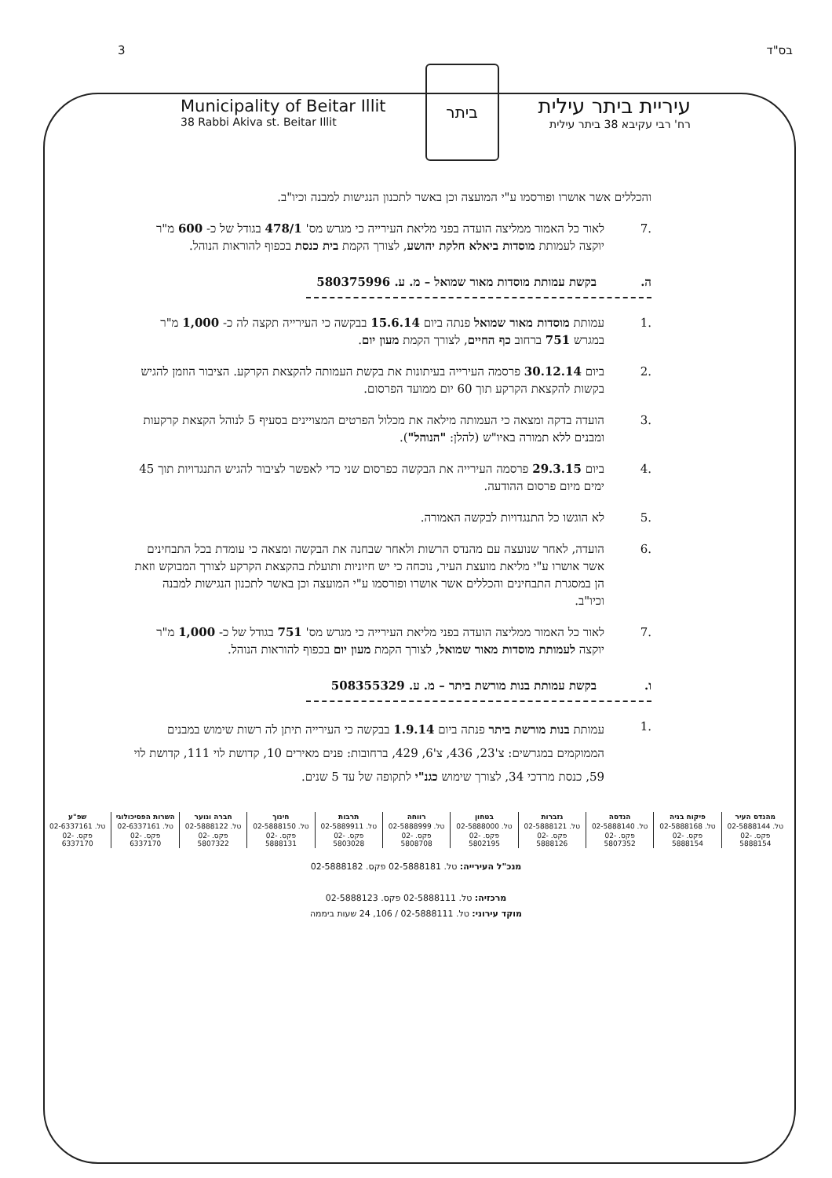3 בס"ד
Municipality of Beitar Illit
38 Rabbi Akiva st. Beitar Illit
ביתר
עיריית ביתר עילית
רח' רבי עקיבא 38 ביתר עילית
והכללים אשר אושרו ופורסמו ע"י המועצה וכן באשר לתכנון הנגישות למבנה וכיו"ב.
.7 לאור כל האמור ממליצה הועדה בפני מליאת העירייה כי מגרש מס' 478/1 בגודל של כ- 600 מ"ר יוקצה לעמותת מוסדות ביאלא חלקת יהושע, לצורך הקמת בית כנסת בכפוף להוראות הנוהל.
ה. בקשת עמותת מוסדות מאור שמואל – מ. ע. 580375996
.1 עמותת מוסדות מאור שמואל פנתה ביום 15.6.14 בבקשה כי העירייה תקצה לה כ- 1,000 מ"ר במגרש 751 ברחוב כף החיים, לצורך הקמת מעון יום.
.2 ביום 30.12.14 פרסמה העירייה בעיתונות את בקשת העמותה להקצאת הקרקע. הציבור הוזמן להגיש בקשות להקצאת הקרקע תוך 60 יום ממועד הפרסום.
.3 הועדה בדקה ומצאה כי העמותה מילאה את מכלול הפרטים המצויינים בסעיף 5 לנוהל הקצאת קרקעות ומבנים ללא תמורה באיו"ש (להלן: "הנוהל").
.4 ביום 29.3.15 פרסמה העירייה את הבקשה כפרסום שני כדי לאפשר לציבור להגיש התנגדויות תוך 45 ימים מיום פרסום ההודעה.
.5 לא הוגשו כל התנגדויות לבקשה האמורה.
.6 הועדה, לאחר שנועצה עם מהנדס הרשות ולאחר שבחנה את הבקשה ומצאה כי עומדת בכל התבחינים אשר אושרו ע"י מליאת מועצת העיר, נוכחה כי יש חיוניות ותועלת בהקצאת הקרקע לצורך המבוקש וזאת הן במסגרת התבחינים והכללים אשר אושרו ופורסמו ע"י המועצה וכן באשר לתכנון הנגישות למבנה וכיו"ב.
.7 לאור כל האמור ממליצה הועדה בפני מליאת העירייה כי מגרש מס' 751 בגודל של כ- 1,000 מ"ר יוקצה לעמותת מוסדות מאור שמואל, לצורך הקמת מעון יום בכפוף להוראות הנוהל.
ו. בקשת עמותת בנות מורשת ביתר – מ. ע. 508355329
.1 עמותת בנות מורשת ביתר פנתה ביום 1.9.14 בבקשה כי העירייה תיתן לה רשות שימוש במבנים הממוקמים במגרשים: צ'23, 436, צ'6, 429, ברחובות: פנים מאירים 10, קדושת לוי 111, קדושת לוי 59, כנסת מרדכי 34, לצורך שימוש כגנ"י לתקופה של עד 5 שנים.
| מהנדס העיר | פיקוח בניה | הנדסה | גזברות | בטחון | רווחה | תרבות | חינוך | חברה ונוער | השרות הפסיכולוגי | שפ"ע |
| טל. 02-5888144 | טל. 02-5888168 | טל. 02-5888140 | טל. 02-5888121 | טל. 02-5888000 | טל. 02-5888999 | טל. 02-5889911 | טל. 02-5888150 | טל. 02-5888122 | טל. 02-6337161 | טל. 02-6337161 |
| פקס. 02-5888154 | פקס. 02-5888154 | פקס. 02-5807352 | פקס. 02-5888126 | פקס. 02-5802195 | פקס. 02-5808708 | פקס. 02-5803028 | פקס. 02-5888131 | פקס. 02-5807322 | פקס. 02-6337170 | פקס. 02-6337170 |
מנכ"ל העירייה: טל. 02-5888181 פקס. 02-5888182
מרכזיה: טל. 02-5888111 פקס. 02-5888123
מוקד עירוני: טל. 02-5888111 / 106, 24 שעות ביממה